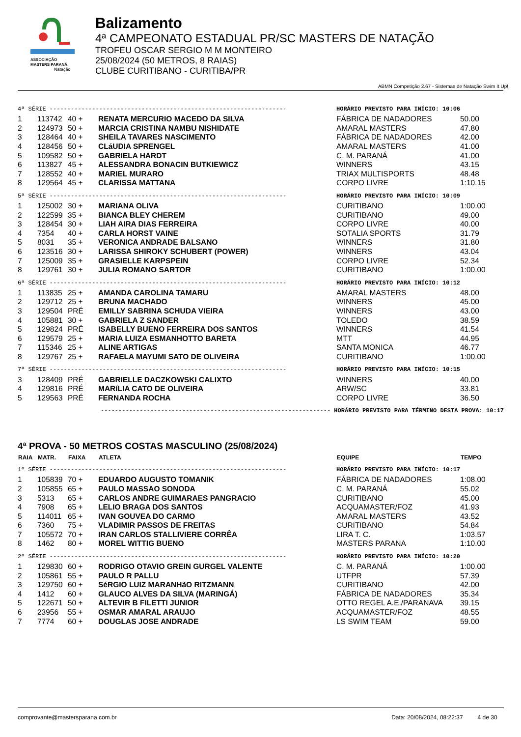ASSOCIAÇÃO
MASTERS PARANÁ
Natação
Balizamento
4ª CAMPEONATO ESTADUAL PR/SC MASTERS DE NATAÇÃO
TROFEU OSCAR SERGIO M M MONTEIRO
25/08/2024 (50 METROS, 8 RAIAS)
CLUBE CURITIBANO - CURITIBA/PR
ABMN Competição 2.67 - Sistemas de Natação Swim It Up!
| 4ª SÉRIE ------------------------------------------------------------------- | | | | HORÁRIO PREVISTO PARA INÍCIO: 10:06 | |
| 1 | 113742 | 40 + | RENATA MERCURIO MACEDO DA SILVA | FÁBRICA DE NADADORES | 50.00 |
| 2 | 124973 | 50 + | MARCIA CRISTINA NAMBU NISHIDATE | AMARAL MASTERS | 47.80 |
| 3 | 128464 | 40 + | SHEILA TAVARES NASCIMENTO | FÁBRICA DE NADADORES | 42.00 |
| 4 | 128456 | 50 + | CLáUDIA SPRENGEL | AMARAL MASTERS | 41.00 |
| 5 | 109582 | 50 + | GABRIELA HARDT | C. M. PARANÁ | 41.00 |
| 6 | 113827 | 45 + | ALESSANDRA BONACIN BUTKIEWICZ | WINNERS | 43.15 |
| 7 | 128552 | 40 + | MARIEL MURARO | TRIAX MULTISPORTS | 48.48 |
| 8 | 129564 | 45 + | CLARISSA MATTANA | CORPO LIVRE | 1:10.15 |
| 5ª SÉRIE ------------------------------------------------------------------- | | | | HORÁRIO PREVISTO PARA INÍCIO: 10:09 | |
| 1 | 125002 | 30 + | MARIANA OLIVA | CURITIBANO | 1:00.00 |
| 2 | 122599 | 35 + | BIANCA BLEY CHEREM | CURITIBANO | 49.00 |
| 3 | 128454 | 30 + | LIAH AIRA DIAS FERREIRA | CORPO LIVRE | 40.00 |
| 4 | 7354 | 40 + | CARLA HORST VAINE | SOTALIA SPORTS | 31.79 |
| 5 | 8031 | 35 + | VERONICA ANDRADE BALSANO | WINNERS | 31.80 |
| 6 | 123516 | 30 + | LARISSA SHIROKY SCHUBERT (POWER) | WINNERS | 43.04 |
| 7 | 125009 | 35 + | GRASIELLE KARPSPEIN | CORPO LIVRE | 52.34 |
| 8 | 129761 | 30 + | JULIA ROMANO SARTOR | CURITIBANO | 1:00.00 |
| 6ª SÉRIE ------------------------------------------------------------------- | | | | HORÁRIO PREVISTO PARA INÍCIO: 10:12 | |
| 1 | 113835 | 25 + | AMANDA CAROLINA TAMARU | AMARAL MASTERS | 48.00 |
| 2 | 129712 | 25 + | BRUNA MACHADO | WINNERS | 45.00 |
| 3 | 129504 | PRÉ | EMILLY SABRINA SCHUDA VIEIRA | WINNERS | 43.00 |
| 4 | 105881 | 30 + | GABRIELA Z SANDER | TOLEDO | 38.59 |
| 5 | 129824 | PRÉ | ISABELLY BUENO FERREIRA DOS SANTOS | WINNERS | 41.54 |
| 6 | 129579 | 25 + | MARIA LUIZA ESMANHOTTO BARETA | MTT | 44.95 |
| 7 | 115346 | 25 + | ALINE ARTIGAS | SANTA MONICA | 46.77 |
| 8 | 129767 | 25 + | RAFAELA MAYUMI SATO DE OLIVEIRA | CURITIBANO | 1:00.00 |
| 7ª SÉRIE ------------------------------------------------------------------- | | | | HORÁRIO PREVISTO PARA INÍCIO: 10:15 | |
| 3 | 128409 | PRÉ | GABRIELLE DACZKOWSKI CALIXTO | WINNERS | 40.00 |
| 4 | 129816 | PRÉ | MARíLIA CATO DE OLIVEIRA | ARW/SC | 33.81 |
| 5 | 129563 | PRÉ | FERNANDA ROCHA | CORPO LIVRE | 36.50 |
| ----------------------------------------------------------------- HORÁRIO PREVISTO PARA TÉRMINO DESTA PROVA: 10:17 | | | | | |
4ª PROVA - 50 METROS COSTAS MASCULINO (25/08/2024)
| RAIA | MATR. | FAIXA | ATLETA | EQUIPE | TEMPO |
| --- | --- | --- | --- | --- | --- |
| 1ª SÉRIE ------------------------------------------------------------------- | | | | HORÁRIO PREVISTO PARA INÍCIO: 10:17 | |
| 1 | 105839 | 70 + | EDUARDO AUGUSTO TOMANIK | FÁBRICA DE NADADORES | 1:08.00 |
| 2 | 105855 | 65 + | PAULO MASSAO SONODA | C. M. PARANÁ | 55.02 |
| 3 | 5313 | 65 + | CARLOS ANDRE GUIMARAES PANGRACIO | CURITIBANO | 45.00 |
| 4 | 7908 | 65 + | LELIO BRAGA DOS SANTOS | ACQUAMASTER/FOZ | 41.93 |
| 5 | 114011 | 65 + | IVAN GOUVEA DO CARMO | AMARAL MASTERS | 43.52 |
| 6 | 7360 | 75 + | VLADIMIR PASSOS DE FREITAS | CURITIBANO | 54.84 |
| 7 | 105572 | 70 + | IRAN CARLOS STALLIVIERE CORRÊA | LIRA T. C. | 1:03.57 |
| 8 | 1462 | 80 + | MOREL WITTIG BUENO | MASTERS PARANA | 1:10.00 |
| 2ª SÉRIE ------------------------------------------------------------------- | | | | HORÁRIO PREVISTO PARA INÍCIO: 10:20 | |
| 1 | 129830 | 60 + | RODRIGO OTAVIO GREIN GURGEL VALENTE | C. M. PARANÁ | 1:00.00 |
| 2 | 105861 | 55 + | PAULO R PALLU | UTFPR | 57.39 |
| 3 | 129750 | 60 + | SéRGIO LUIZ MARANHãO RITZMANN | CURITIBANO | 42.00 |
| 4 | 1412 | 60 + | GLAUCO ALVES DA SILVA (MARINGÁ) | FÁBRICA DE NADADORES | 35.34 |
| 5 | 122671 | 50 + | ALTEVIR B FILETTI JUNIOR | OTTO REGEL A.E./PARANAVA | 39.15 |
| 6 | 23956 | 55 + | OSMAR AMARAL ARAUJO | ACQUAMASTER/FOZ | 48.55 |
| 7 | 7774 | 60 + | DOUGLAS JOSE ANDRADE | LS SWIM TEAM | 59.00 |
comprovante@mastersparana.com.br Data: 20/08/2024, 08:22:37 4 de 30